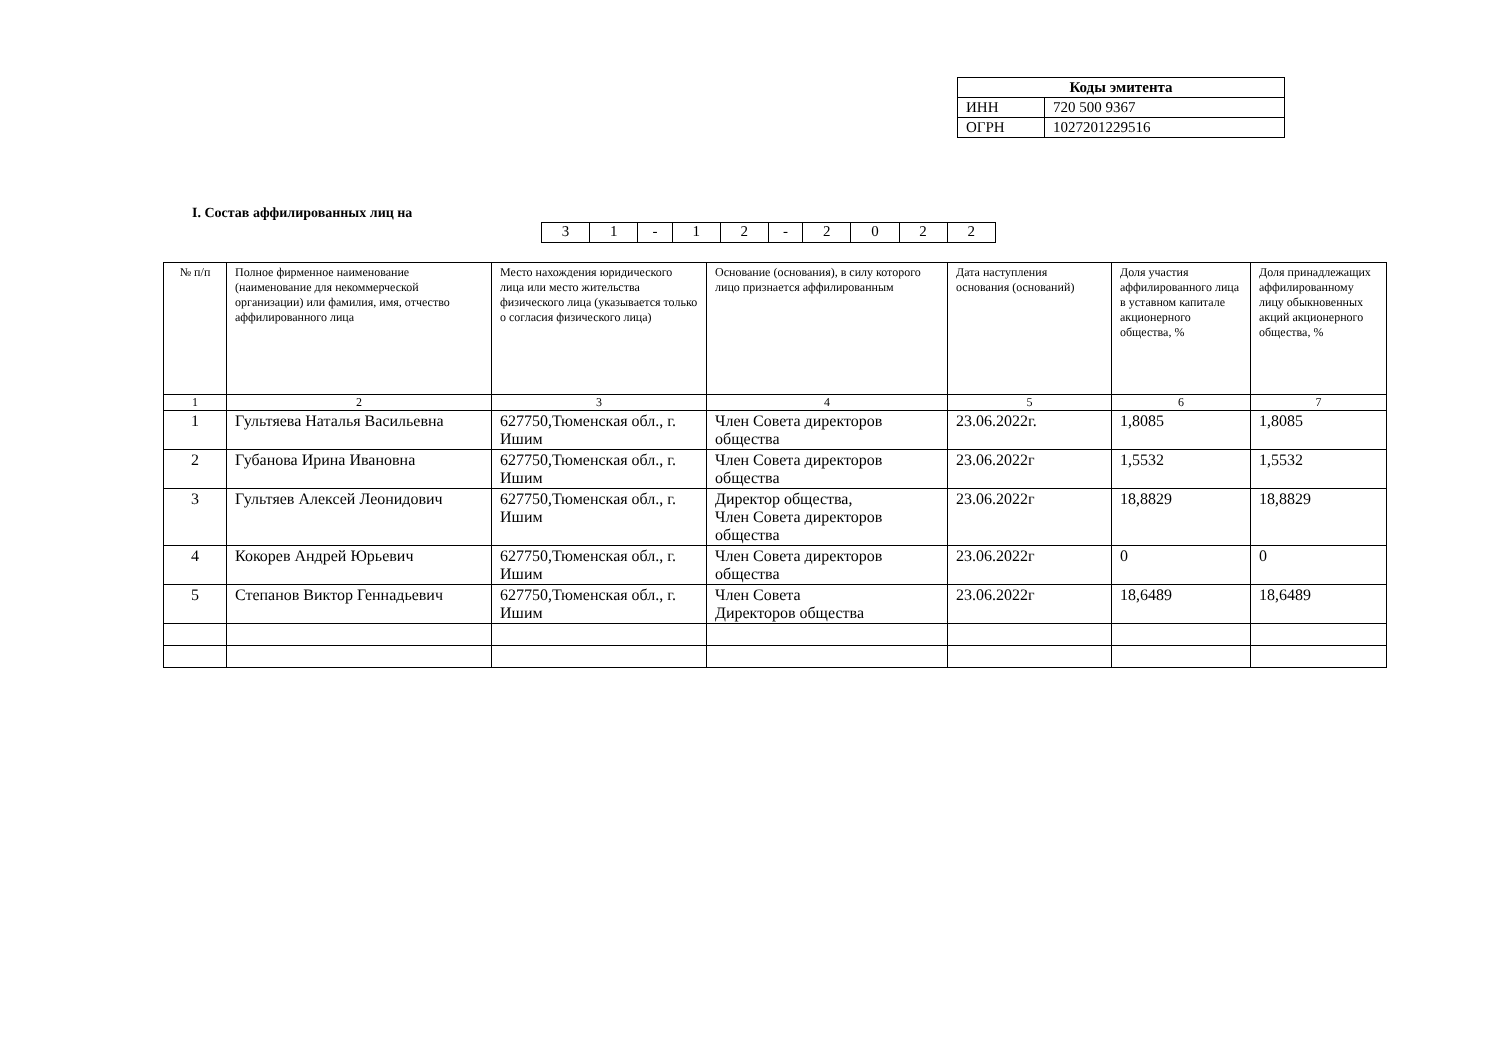| Коды эмитента | |
| ИНН | 720 500 9367 |
| ОГРН | 1027201229516 |
I. Состав аффилированных лиц на
| 3 | 1 | - | 1 | 2 | - | 2 | 0 | 2 | 2 |
| № п/п | Полное фирменное наименование (наименование для некоммерческой организации) или фамилия, имя, отчество аффилированного лица | Место нахождения юридического лица или место жительства физического лица (указывается только о согласия физического лица) | Основание (основания), в силу которого лицо признается аффилированным | Дата наступления основания (оснований) | Доля участия аффилированного лица в уставном капитале акционерного общества, % | Доля принадлежащих аффилированному лицу обыкновенных акций акционерного общества, % |
| --- | --- | --- | --- | --- | --- | --- |
| 1 | 2 | 3 | 4 | 5 | 6 | 7 |
| 1 | Гультяева Наталья Васильевна | 627750,Тюменская обл., г. Ишим | Член Совета директоров общества | 23.06.2022г. | 1,8085 | 1,8085 |
| 2 | Губанова Ирина Ивановна | 627750,Тюменская обл., г. Ишим | Член Совета директоров общества | 23.06.2022г | 1,5532 | 1,5532 |
| 3 | Гультяев Алексей Леонидович | 627750,Тюменская обл., г. Ишим | Директор общества, Член Совета директоров общества | 23.06.2022г | 18,8829 | 18,8829 |
| 4 | Кокорев Андрей Юрьевич | 627750,Тюменская обл., г. Ишим | Член Совета директоров общества | 23.06.2022г | 0 | 0 |
| 5 | Степанов Виктор Геннадьевич | 627750,Тюменская обл., г. Ишим | Член Совета Директоров общества | 23.06.2022г | 18,6489 | 18,6489 |